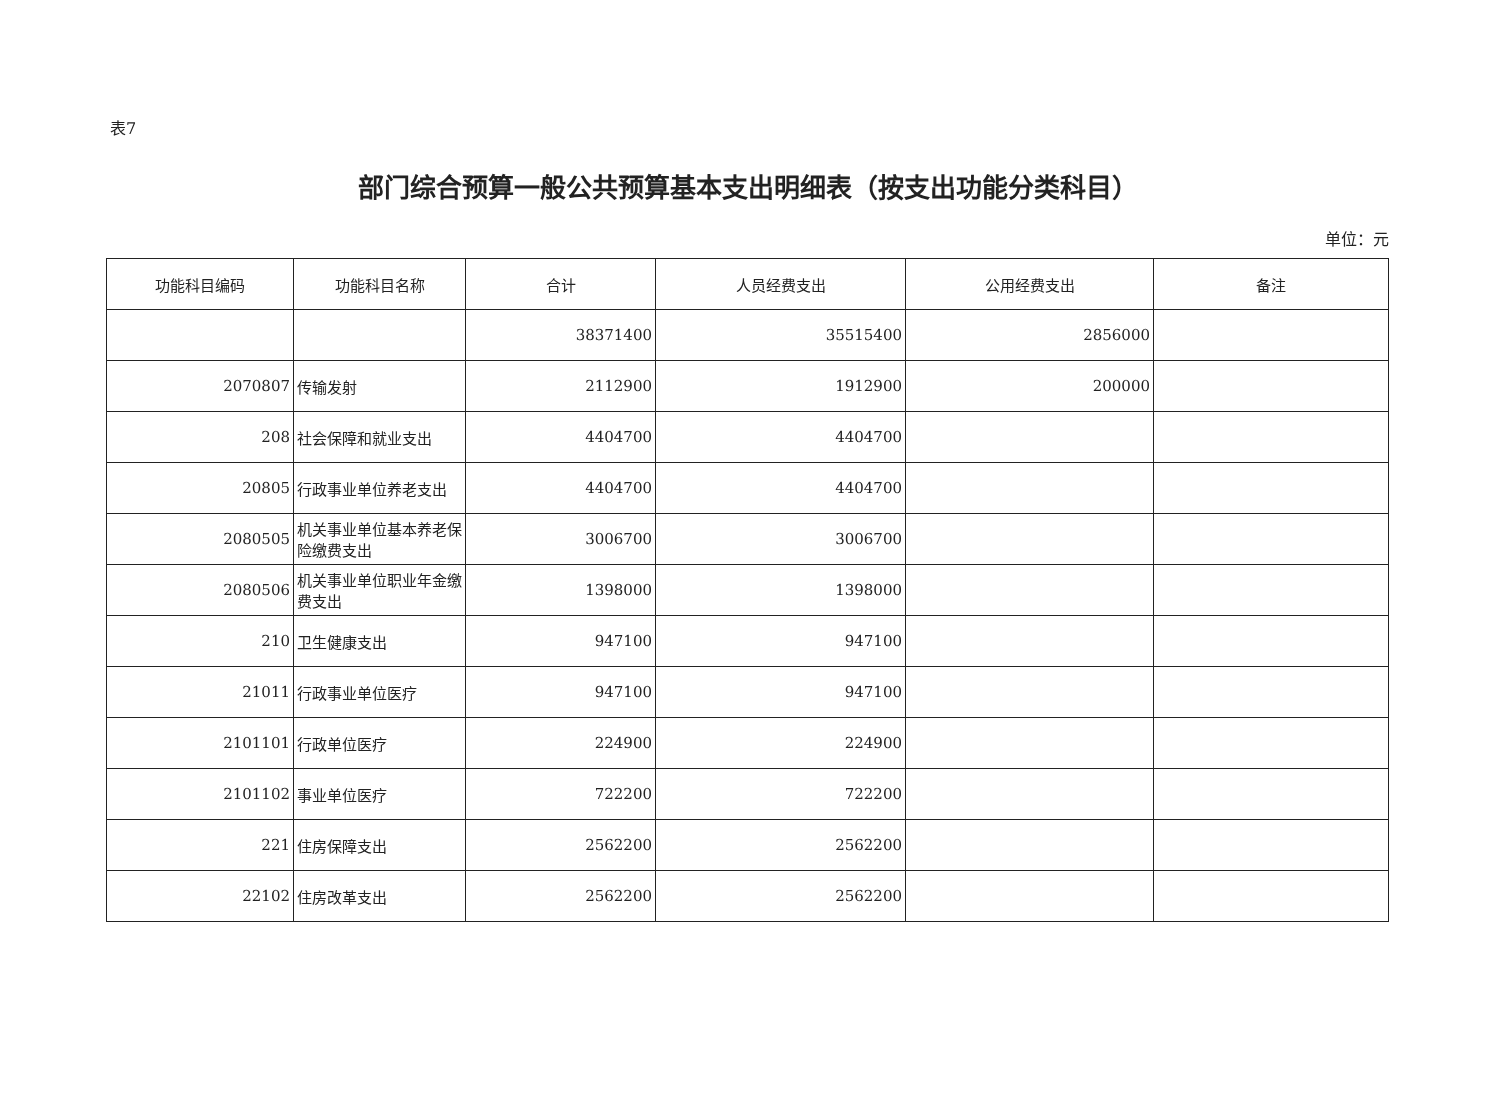表7
部门综合预算一般公共预算基本支出明细表（按支出功能分类科目）
单位：元
| 功能科目编码 | 功能科目名称 | 合计 | 人员经费支出 | 公用经费支出 | 备注 |
| --- | --- | --- | --- | --- | --- |
| | | 38371400 | 35515400 | 2856000 | |
| 2070807 | 传输发射 | 2112900 | 1912900 | 200000 | |
| 208 | 社会保障和就业支出 | 4404700 | 4404700 | | |
| 20805 | 行政事业单位养老支出 | 4404700 | 4404700 | | |
| 2080505 | 机关事业单位基本养老保险缴费支出 | 3006700 | 3006700 | | |
| 2080506 | 机关事业单位职业年金缴费支出 | 1398000 | 1398000 | | |
| 210 | 卫生健康支出 | 947100 | 947100 | | |
| 21011 | 行政事业单位医疗 | 947100 | 947100 | | |
| 2101101 | 行政单位医疗 | 224900 | 224900 | | |
| 2101102 | 事业单位医疗 | 722200 | 722200 | | |
| 221 | 住房保障支出 | 2562200 | 2562200 | | |
| 22102 | 住房改革支出 | 2562200 | 2562200 | | |